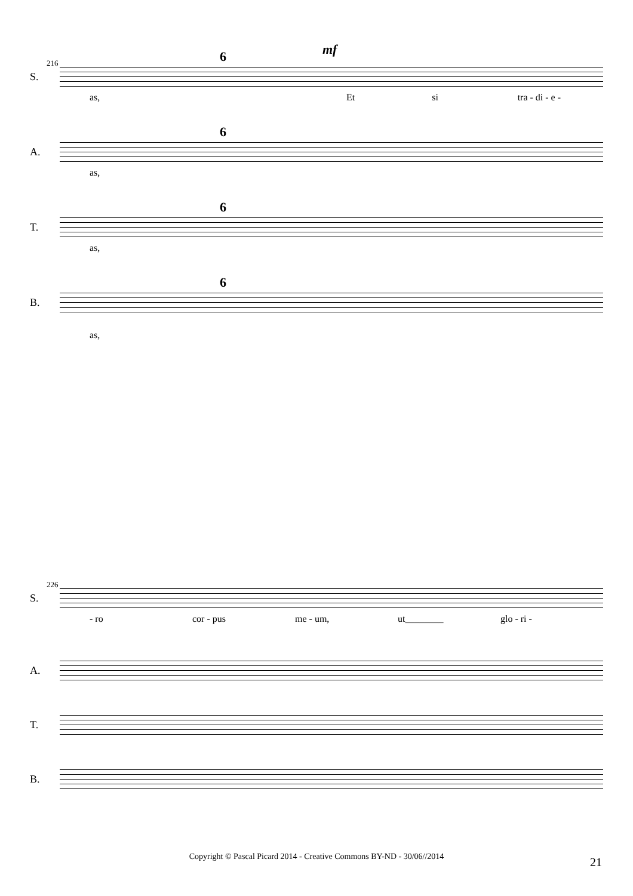mf
216
S.
6
as, Et si tra - di - e -
A.
6
as,
T.
6
as,
B.
6
as,
226
S.
- ro cor - pus me - um, ut________ glo - ri -
A.
T.
B.
Copyright © Pascal Picard 2014 - Creative Commons BY-ND - 30/06//2014 21